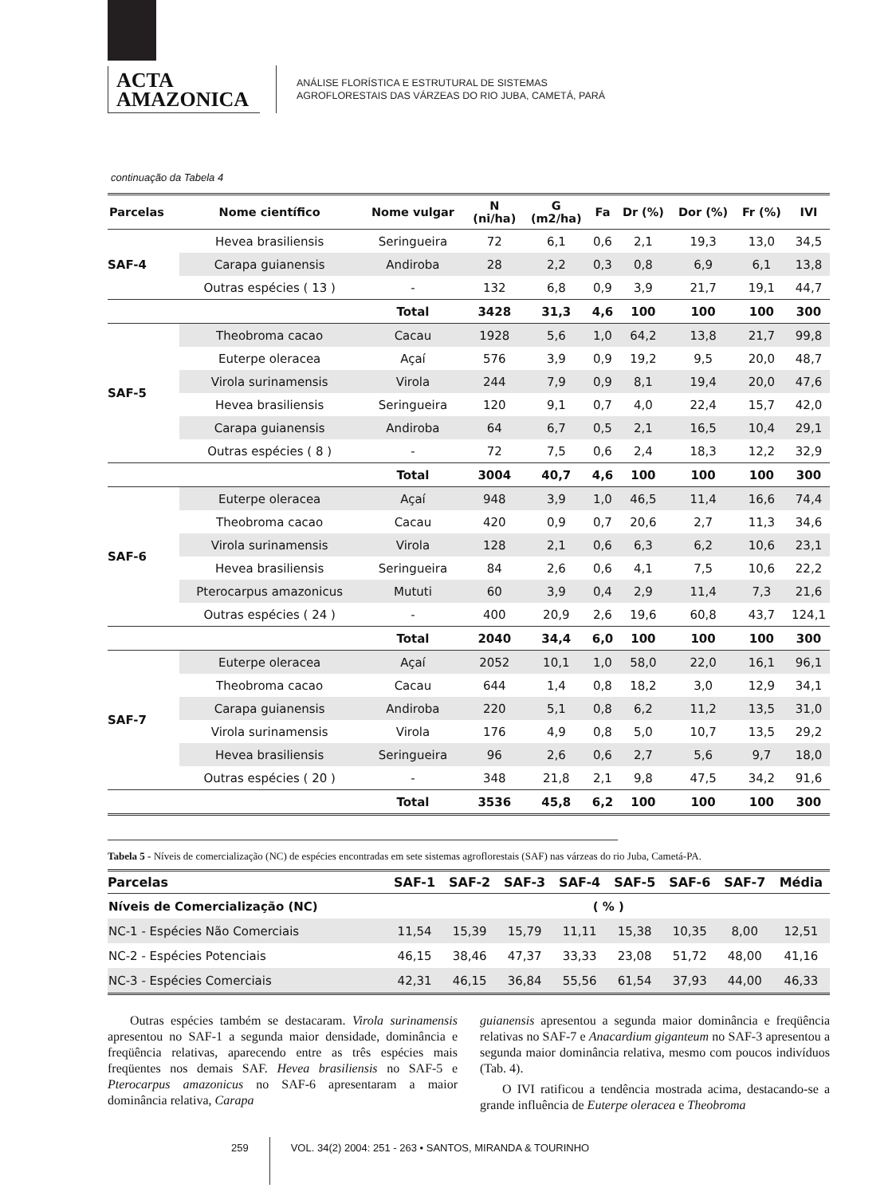ACTA
AMAZONICA
ANÁLISE FLORÍSTICA E ESTRUTURAL DE SISTEMAS
AGROFLORESTAIS DAS VÁRZEAS DO RIO JUBA, CAMETÁ, PARÁ
continuação da Tabela 4
| Parcelas | Nome científico | Nome vulgar | N (ni/ha) | G (m2/ha) | Fa | Dr (%) | Dor (%) | Fr (%) | IVI |
| --- | --- | --- | --- | --- | --- | --- | --- | --- | --- |
| SAF-4 | Hevea brasiliensis | Seringueira | 72 | 6,1 | 0,6 | 2,1 | 19,3 | 13,0 | 34,5 |
| | Carapa guianensis | Andiroba | 28 | 2,2 | 0,3 | 0,8 | 6,9 | 6,1 | 13,8 |
| | Outras espécies ( 13 ) | - | 132 | 6,8 | 0,9 | 3,9 | 21,7 | 19,1 | 44,7 |
| | | Total | 3428 | 31,3 | 4,6 | 100 | 100 | 100 | 300 |
| SAF-5 | Theobroma cacao | Cacau | 1928 | 5,6 | 1,0 | 64,2 | 13,8 | 21,7 | 99,8 |
| | Euterpe oleracea | Açaí | 576 | 3,9 | 0,9 | 19,2 | 9,5 | 20,0 | 48,7 |
| | Virola surinamensis | Virola | 244 | 7,9 | 0,9 | 8,1 | 19,4 | 20,0 | 47,6 |
| | Hevea brasiliensis | Seringueira | 120 | 9,1 | 0,7 | 4,0 | 22,4 | 15,7 | 42,0 |
| | Carapa guianensis | Andiroba | 64 | 6,7 | 0,5 | 2,1 | 16,5 | 10,4 | 29,1 |
| | Outras espécies ( 8 ) | - | 72 | 7,5 | 0,6 | 2,4 | 18,3 | 12,2 | 32,9 |
| | | Total | 3004 | 40,7 | 4,6 | 100 | 100 | 100 | 300 |
| SAF-6 | Euterpe oleracea | Açaí | 948 | 3,9 | 1,0 | 46,5 | 11,4 | 16,6 | 74,4 |
| | Theobroma cacao | Cacau | 420 | 0,9 | 0,7 | 20,6 | 2,7 | 11,3 | 34,6 |
| | Virola surinamensis | Virola | 128 | 2,1 | 0,6 | 6,3 | 6,2 | 10,6 | 23,1 |
| | Hevea brasiliensis | Seringueira | 84 | 2,6 | 0,6 | 4,1 | 7,5 | 10,6 | 22,2 |
| | Pterocarpus amazonicus | Mututi | 60 | 3,9 | 0,4 | 2,9 | 11,4 | 7,3 | 21,6 |
| | Outras espécies ( 24 ) | - | 400 | 20,9 | 2,6 | 19,6 | 60,8 | 43,7 | 124,1 |
| | | Total | 2040 | 34,4 | 6,0 | 100 | 100 | 100 | 300 |
| SAF-7 | Euterpe oleracea | Açaí | 2052 | 10,1 | 1,0 | 58,0 | 22,0 | 16,1 | 96,1 |
| | Theobroma cacao | Cacau | 644 | 1,4 | 0,8 | 18,2 | 3,0 | 12,9 | 34,1 |
| | Carapa guianensis | Andiroba | 220 | 5,1 | 0,8 | 6,2 | 11,2 | 13,5 | 31,0 |
| | Virola surinamensis | Virola | 176 | 4,9 | 0,8 | 5,0 | 10,7 | 13,5 | 29,2 |
| | Hevea brasiliensis | Seringueira | 96 | 2,6 | 0,6 | 2,7 | 5,6 | 9,7 | 18,0 |
| | Outras espécies ( 20 ) | - | 348 | 21,8 | 2,1 | 9,8 | 47,5 | 34,2 | 91,6 |
| | | Total | 3536 | 45,8 | 6,2 | 100 | 100 | 100 | 300 |
Tabela 5 - Níveis de comercialização (NC) de espécies encontradas em sete sistemas agroflorestais (SAF) nas várzeas do rio Juba, Cametá-PA.
| Parcelas | SAF-1 | SAF-2 | SAF-3 | SAF-4 | SAF-5 | SAF-6 | SAF-7 | Média |
| --- | --- | --- | --- | --- | --- | --- | --- | --- |
| Níveis de Comercialização (NC) | ( % ) | | | | | | | |
| NC-1 - Espécies Não Comerciais | 11,54 | 15,39 | 15,79 | 11,11 | 15,38 | 10,35 | 8,00 | 12,51 |
| NC-2 - Espécies Potenciais | 46,15 | 38,46 | 47,37 | 33,33 | 23,08 | 51,72 | 48,00 | 41,16 |
| NC-3 - Espécies Comerciais | 42,31 | 46,15 | 36,84 | 55,56 | 61,54 | 37,93 | 44,00 | 46,33 |
Outras espécies também se destacaram. Virola surinamensis apresentou no SAF-1 a segunda maior densidade, dominância e freqüência relativas, aparecendo entre as três espécies mais freqüentes nos demais SAF. Hevea brasiliensis no SAF-5 e Pterocarpus amazonicus no SAF-6 apresentaram a maior dominância relativa, Carapa
guianensis apresentou a segunda maior dominância e freqüência relativas no SAF-7 e Anacardium giganteum no SAF-3 apresentou a segunda maior dominância relativa, mesmo com poucos indivíduos (Tab. 4).
O IVI ratificou a tendência mostrada acima, destacando-se a grande influência de Euterpe oleracea e Theobroma
259 VOL. 34(2) 2004: 251 - 263 • SANTOS, MIRANDA & TOURINHO